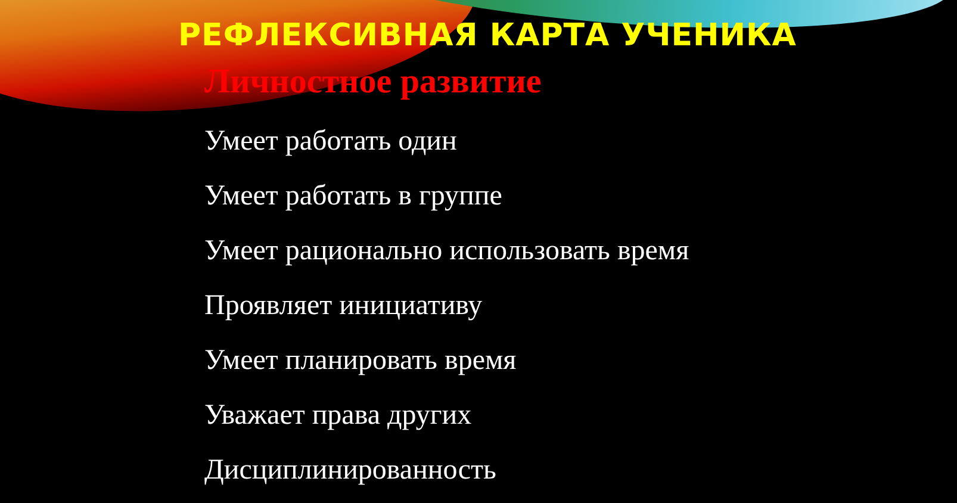РЕФЛЕКСИВНАЯ КАРТА УЧЕНИКА
Личностное развитие
Умеет работать один
Умеет работать в группе
Умеет рационально использовать время
Проявляет инициативу
Умеет планировать время
Уважает права других
Дисциплинированность